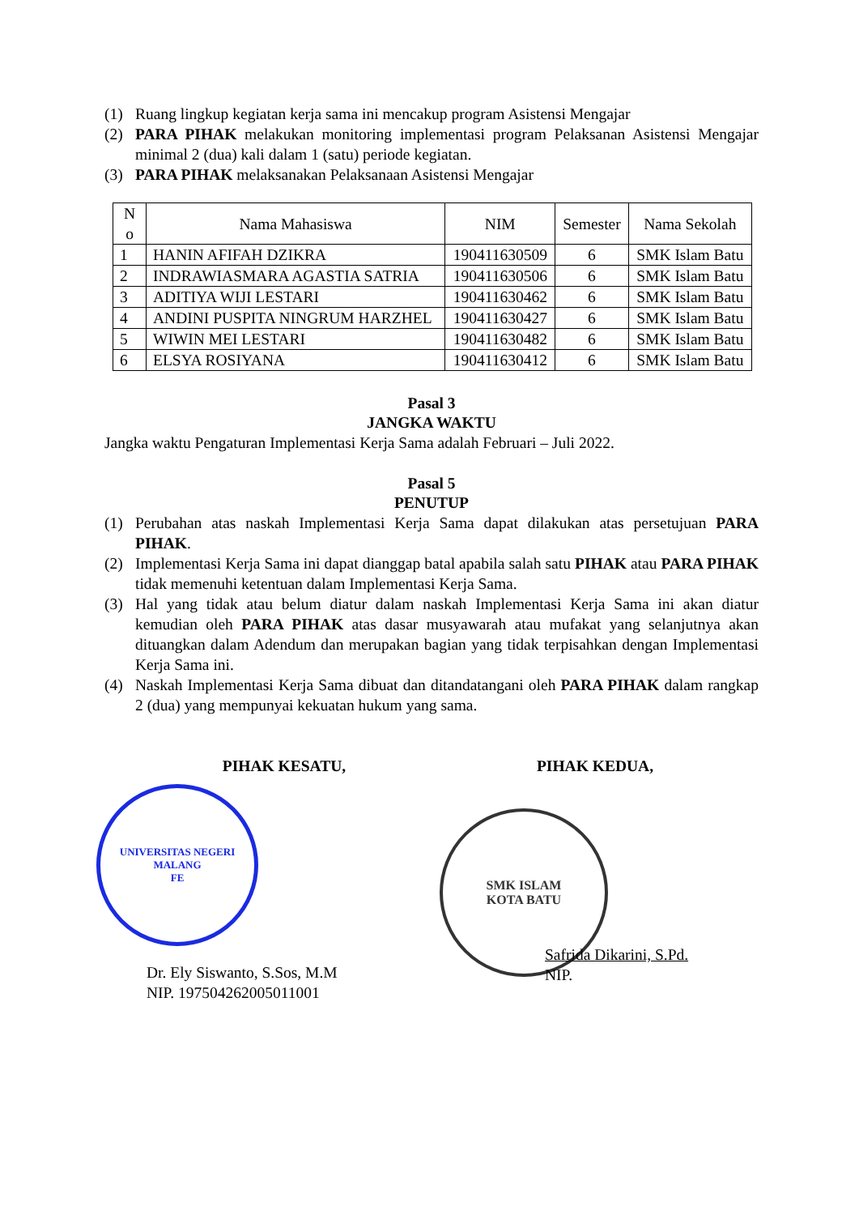(1) Ruang lingkup kegiatan kerja sama ini mencakup program Asistensi Mengajar
(2) PARA PIHAK melakukan monitoring implementasi program Pelaksanan Asistensi Mengajar minimal 2 (dua) kali dalam 1 (satu) periode kegiatan.
(3) PARA PIHAK melaksanakan Pelaksanaan Asistensi Mengajar
| N o | Nama Mahasiswa | NIM | Semester | Nama Sekolah |
| --- | --- | --- | --- | --- |
| 1 | HANIN AFIFAH DZIKRA | 190411630509 | 6 | SMK Islam Batu |
| 2 | INDRAWIASMARA AGASTIA SATRIA | 190411630506 | 6 | SMK Islam Batu |
| 3 | ADITIYA WIJI LESTARI | 190411630462 | 6 | SMK Islam Batu |
| 4 | ANDINI PUSPITA NINGRUM HARZHEL | 190411630427 | 6 | SMK Islam Batu |
| 5 | WIWIN MEI LESTARI | 190411630482 | 6 | SMK Islam Batu |
| 6 | ELSYA ROSIYANA | 190411630412 | 6 | SMK Islam Batu |
Pasal 3
JANGKA WAKTU
Jangka waktu Pengaturan Implementasi Kerja Sama adalah Februari – Juli 2022.
Pasal 5
PENUTUP
(1) Perubahan atas naskah Implementasi Kerja Sama dapat dilakukan atas persetujuan PARA PIHAK.
(2) Implementasi Kerja Sama ini dapat dianggap batal apabila salah satu PIHAK atau PARA PIHAK tidak memenuhi ketentuan dalam Implementasi Kerja Sama.
(3) Hal yang tidak atau belum diatur dalam naskah Implementasi Kerja Sama ini akan diatur kemudian oleh PARA PIHAK atas dasar musyawarah atau mufakat yang selanjutnya akan dituangkan dalam Adendum dan merupakan bagian yang tidak terpisahkan dengan Implementasi Kerja Sama ini.
(4) Naskah Implementasi Kerja Sama dibuat dan ditandatangani oleh PARA PIHAK dalam rangkap 2 (dua) yang mempunyai kekuatan hukum yang sama.
PIHAK KESATU,
UNIVERSITAS NEGERI MALANG
FE
Dr. Ely Siswanto, S.Sos, M.M
NIP. 197504262005011001
PIHAK KEDUA,
SMK ISLAM
KOTA BATU
Safrida Dikarini, S.Pd.
NIP.